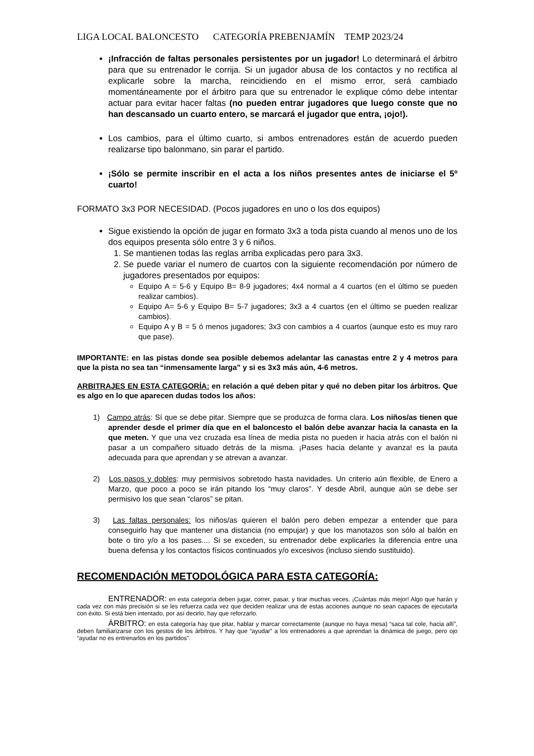LIGA LOCAL BALONCESTO CATEGORÍA PREBENJAMÍN TEMP 2023/24
¡Infracción de faltas personales persistentes por un jugador! Lo determinará el árbitro para que su entrenador le corrija. Si un jugador abusa de los contactos y no rectifica al explicarle sobre la marcha, reincidiendo en el mismo error, será cambiado momentáneamente por el árbitro para que su entrenador le explique cómo debe intentar actuar para evitar hacer faltas (no pueden entrar jugadores que luego conste que no han descansado un cuarto entero, se marcará el jugador que entra, ¡ojo!).
Los cambios, para el último cuarto, si ambos entrenadores están de acuerdo pueden realizarse tipo balonmano, sin parar el partido.
¡Sólo se permite inscribir en el acta a los niños presentes antes de iniciarse el 5º cuarto!
FORMATO 3x3 POR NECESIDAD. (Pocos jugadores en uno o los dos equipos)
Sigue existiendo la opción de jugar en formato 3x3 a toda pista cuando al menos uno de los dos equipos presenta sólo entre 3 y 6 niños.
1. Se mantienen todas las reglas arriba explicadas pero para 3x3.
2. Se puede variar el numero de cuartos con la siguiente recomendación por número de jugadores presentados por equipos:
Equipo A = 5-6 y Equipo B= 8-9 jugadores; 4x4 normal a 4 cuartos (en el último se pueden realizar cambios).
Equipo A= 5-6 y Equipo B= 5-7 jugadores; 3x3 a 4 cuartos (en el último se pueden realizar cambios).
Equipo A y B = 5 ó menos jugadores; 3x3 con cambios a 4 cuartos (aunque esto es muy raro que pase).
IMPORTANTE: en las pistas donde sea posible debemos adelantar las canastas entre 2 y 4 metros para que la pista no sea tan “inmensamente larga” y si es 3x3 más aún, 4-6 metros.
ARBITRAJES EN ESTA CATEGORÍA: en relación a qué deben pitar y qué no deben pitar los árbitros. Que es algo en lo que aparecen dudas todos los años:
1) Campo atrás: Sí que se debe pitar. Siempre que se produzca de forma clara. Los niños/as tienen que aprender desde el primer día que en el baloncesto el balón debe avanzar hacia la canasta en la que meten. Y que una vez cruzada esa línea de media pista no pueden ir hacia atrás con el balón ni pasar a un compañero situado detrás de la misma. ¡Pases hacia delante y avanza! es la pauta adecuada para que aprendan y se atrevan a avanzar.
2) Los pasos y dobles: muy permisivos sobretodo hasta navidades. Un criterio aún flexible, de Enero a Marzo, que poco a poco se irán pitando los “muy claros”. Y desde Abril, aunque aún se debe ser permisivo los que sean “claros” se pitan.
3) Las faltas personales: los niños/as quieren el balón pero deben empezar a entender que para conseguirlo hay que mantener una distancia (no empujar) y que los manotazos son sólo al balón en bote o tiro y/o a los pases.... Si se exceden, su entrenador debe explicarles la diferencia entre una buena defensa y los contactos físicos continuados y/o excesivos (incluso siendo sustituido).
RECOMENDACIÓN METODOLÓGICA PARA ESTA CATEGORÍA:
ENTRENADOR: en esta categoría deben jugar, correr, pasar, y tirar muchas veces. ¡Cuántas más mejor! Algo que harán y cada vez con más precisión si se les refuerza cada vez que deciden realizar una de estas acciones aunque no sean capaces de ejecutarla con éxito. Si está bien intentado, por así decirlo, hay que reforzarlo.
ÁRBITRO: en esta categoría hay que pitar, hablar y marcar correctamente (aunque no haya mesa) “saca tal cole, hacia allí”, deben familiarizarse con los gestos de los árbitros. Y hay que “ayudar” a los entrenadores a que aprendan la dinámica de juego, pero ojo “ayudar no es entrenarlos en los partidos”.